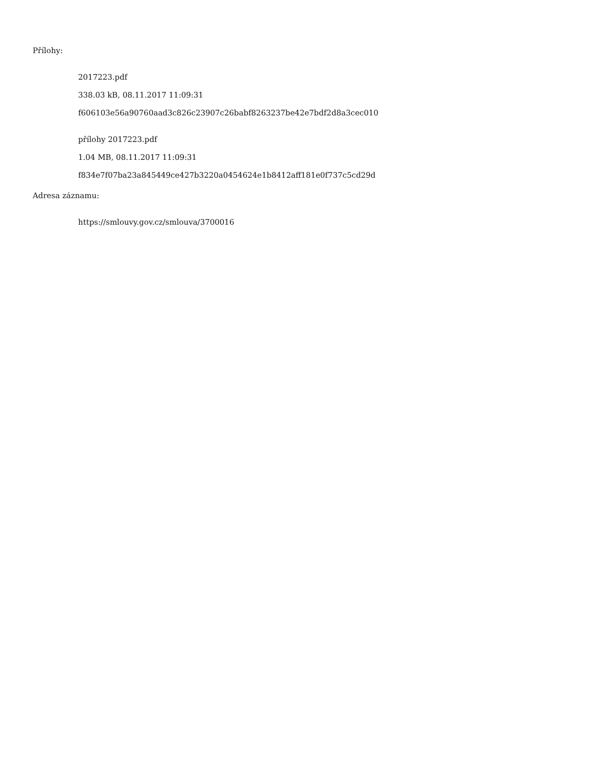Přílohy:
2017223.pdf
338.03 kB, 08.11.2017 11:09:31
f606103e56a90760aad3c826c23907c26babf8263237be42e7bdf2d8a3cec010
přílohy 2017223.pdf
1.04 MB, 08.11.2017 11:09:31
f834e7f07ba23a845449ce427b3220a0454624e1b8412aff181e0f737c5cd29d
Adresa záznamu:
https://smlouvy.gov.cz/smlouva/3700016